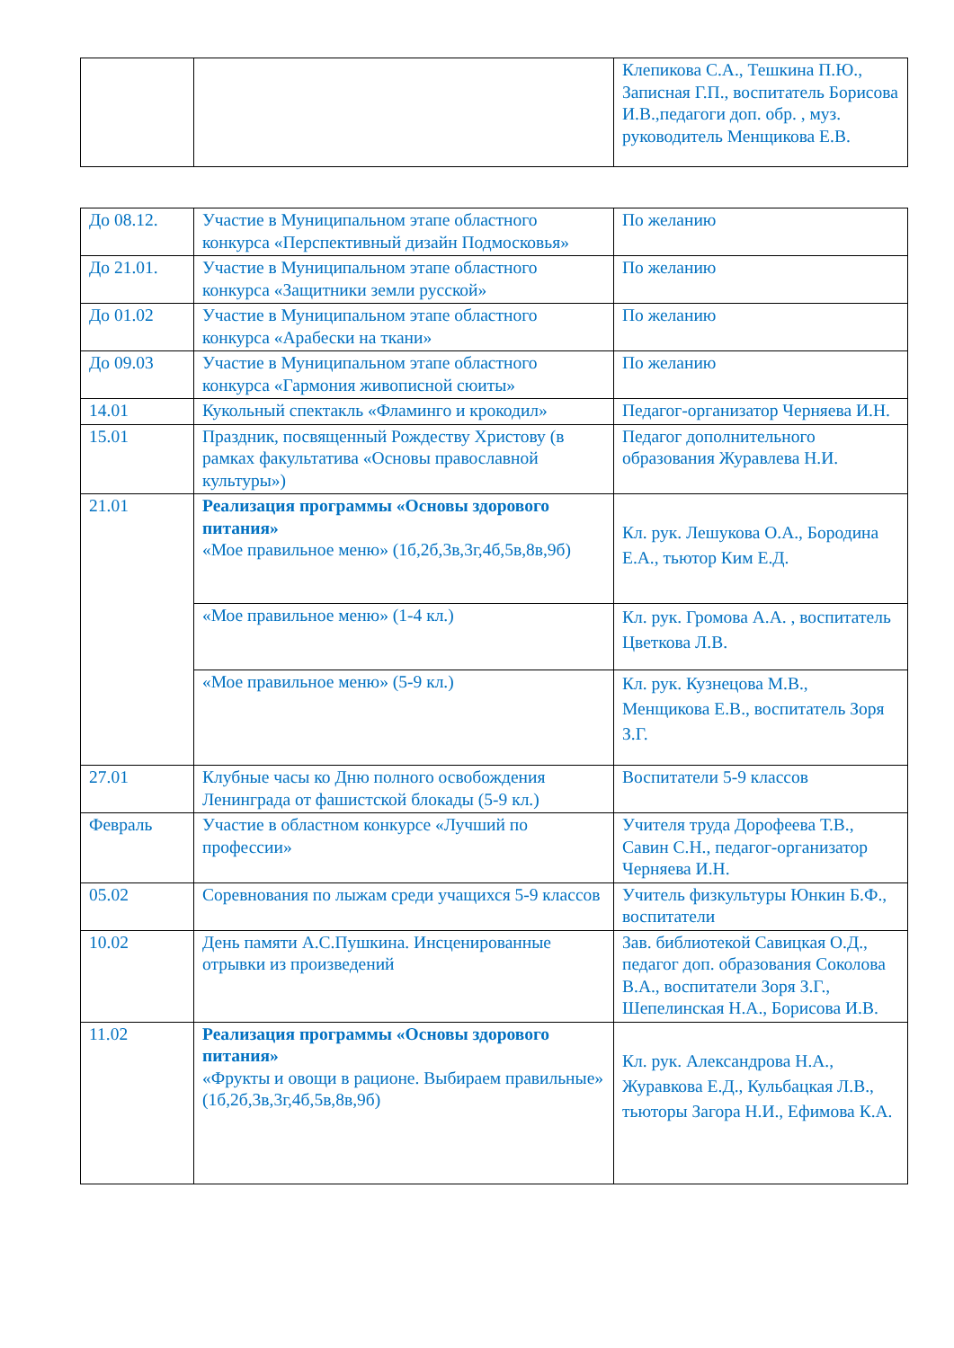| | | Клепикова С.А., Тешкина П.Ю., Записная Г.П., воспитатель Борисова И.В.,педагоги доп. обр. , муз. руководитель Менщикова Е.В. |
| До 08.12. | Участие в Муниципальном этапе областного конкурса «Перспективный дизайн Подмосковья» | По желанию |
| До 21.01. | Участие в Муниципальном этапе областного конкурса «Защитники земли русской» | По желанию |
| До 01.02 | Участие в Муниципальном этапе областного конкурса «Арабески на ткани» | По желанию |
| До 09.03 | Участие в Муниципальном этапе областного конкурса «Гармония живописной сюиты» | По желанию |
| 14.01 | Кукольный спектакль «Фламинго и крокодил» | Педагог-организатор Черняева И.Н. |
| 15.01 | Праздник, посвященный Рождеству Христову (в рамках факультатива «Основы православной культуры») | Педагог дополнительного образования Журавлева Н.И. |
| 21.01 | Реализация программы «Основы здорового питания» «Мое правильное меню» (1б,2б,3в,3г,4б,5в,8в,9б) | Кл. рук. Лешукова О.А., Бородина Е.А., тьютор Ким Е.Д. |
| | «Мое правильное меню» (1-4 кл.) | Кл. рук. Громова А.А. , воспитатель Цветкова Л.В. |
| | «Мое правильное меню» (5-9 кл.) | Кл. рук. Кузнецова М.В., Менщикова Е.В., воспитатель Зоря З.Г. |
| 27.01 | Клубные часы ко Дню полного освобождения Ленинграда от фашистской блокады (5-9 кл.) | Воспитатели 5-9 классов |
| Февраль | Участие в областном конкурсе «Лучший по профессии» | Учителя труда Дорофеева Т.В., Савин С.Н., педагог-организатор Черняева И.Н. |
| 05.02 | Соревнования по лыжам среди учащихся 5-9 классов | Учитель физкультуры Юнкин Б.Ф., воспитатели |
| 10.02 | День памяти А.С.Пушкина. Инсценированные отрывки из произведений | Зав. библиотекой Савицкая О.Д., педагог доп. образования Соколова В.А., воспитатели Зоря З.Г., Шепелинская Н.А., Борисова И.В. |
| 11.02 | Реализация программы «Основы здорового питания» «Фрукты и овощи в рационе. Выбираем правильные» (1б,2б,3в,3г,4б,5в,8в,9б) | Кл. рук. Александрова Н.А., Журавкова Е.Д., Кульбацкая Л.В., тьюторы Загора Н.И., Ефимова К.А. |